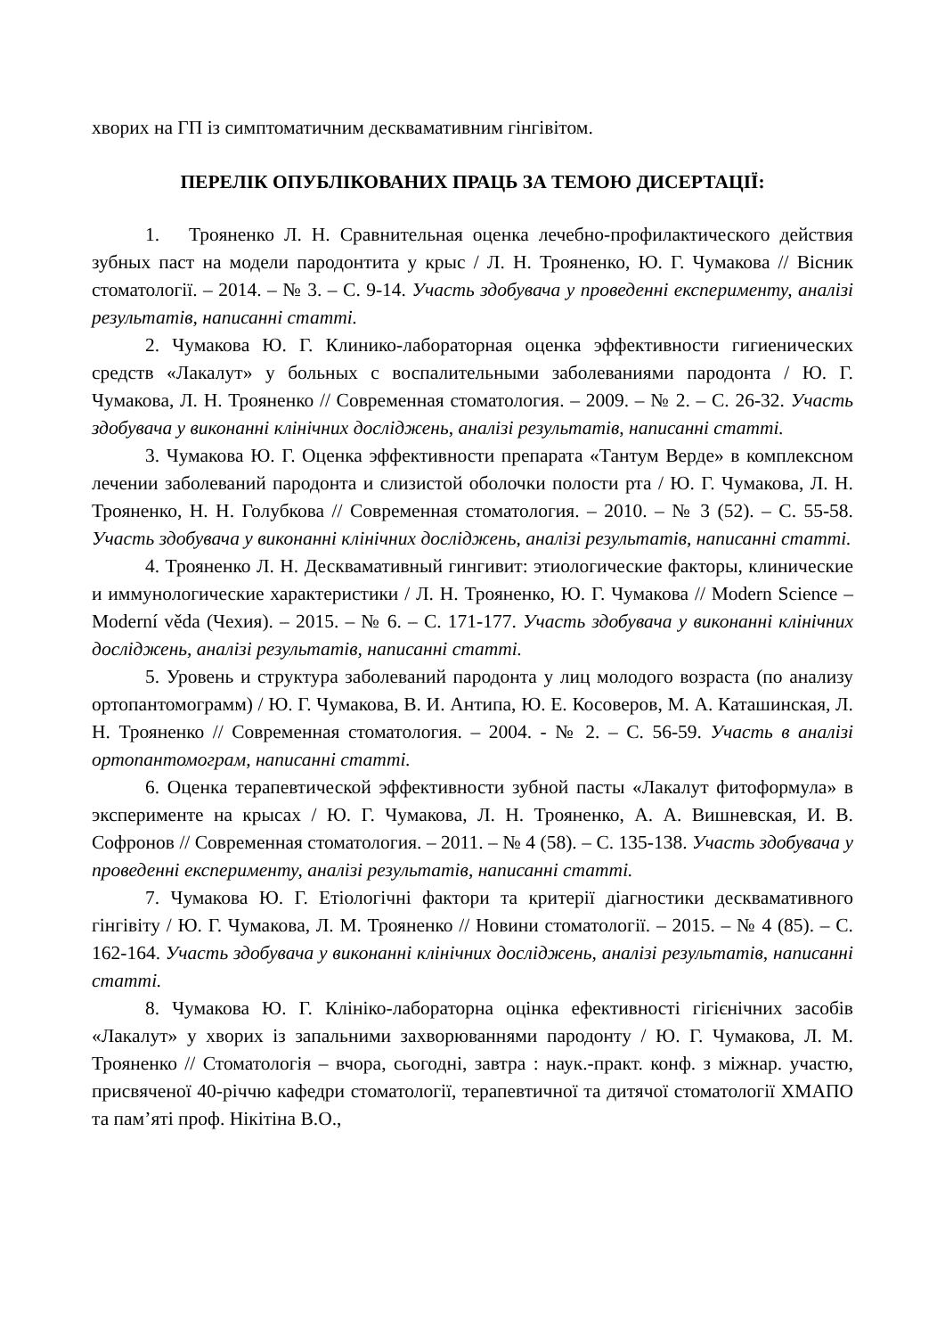хворих на ГП із симптоматичним десквамативним гінгівітом.
ПЕРЕЛІК ОПУБЛІКОВАНИХ ПРАЦЬ ЗА ТЕМОЮ ДИСЕРТАЦІЇ:
1. Трояненко Л. Н. Сравнительная оценка лечебно-профилактического действия зубных паст на модели пародонтита у крыс / Л. Н. Трояненко, Ю. Г. Чумакова // Вісник стоматології. – 2014. – № 3. – С. 9-14. Участь здобувача у проведенні експерименту, аналізі результатів, написанні статті.
2. Чумакова Ю. Г. Клинико-лабораторная оценка эффективности гигиенических средств «Лакалут» у больных с воспалительными заболеваниями пародонта / Ю. Г. Чумакова, Л. Н. Трояненко // Современная стоматология. – 2009. – № 2. – С. 26-32. Участь здобувача у виконанні клінічних досліджень, аналізі результатів, написанні статті.
3. Чумакова Ю. Г. Оценка эффективности препарата «Тантум Верде» в комплексном лечении заболеваний пародонта и слизистой оболочки полости рта / Ю. Г. Чумакова, Л. Н. Трояненко, Н. Н. Голубкова // Современная стоматология. – 2010. – № 3 (52). – С. 55-58. Участь здобувача у виконанні клінічних досліджень, аналізі результатів, написанні статті.
4. Трояненко Л. Н. Десквамативный гингивит: этиологические факторы, клинические и иммунологические характеристики / Л. Н. Трояненко, Ю. Г. Чумакова // Modern Science – Moderní věda (Чехия). – 2015. – № 6. – С. 171-177. Участь здобувача у виконанні клінічних досліджень, аналізі результатів, написанні статті.
5. Уровень и структура заболеваний пародонта у лиц молодого возраста (по анализу ортопантомограмм) / Ю. Г. Чумакова, В. И. Антипа, Ю. Е. Косоверов, М. А. Каташинская, Л. Н. Трояненко // Современная стоматология. – 2004. - № 2. – С. 56-59. Участь в аналізі ортопантомограм, написанні статті.
6. Оценка терапевтической эффективности зубной пасты «Лакалут фитоформула» в эксперименте на крысах / Ю. Г. Чумакова, Л. Н. Трояненко, А. А. Вишневская, И. В. Софронов // Современная стоматология. – 2011. – № 4 (58). – С. 135-138. Участь здобувача у проведенні експерименту, аналізі результатів, написанні статті.
7. Чумакова Ю. Г. Етіологічні фактори та критерії діагностики десквамативного гінгівіту / Ю. Г. Чумакова, Л. М. Трояненко // Новини стоматології. – 2015. – № 4 (85). – С. 162-164. Участь здобувача у виконанні клінічних досліджень, аналізі результатів, написанні статті.
8. Чумакова Ю. Г. Клініко-лабораторна оцінка ефективності гігієнічних засобів «Лакалут» у хворих із запальними захворюваннями пародонту / Ю. Г. Чумакова, Л. М. Трояненко // Стоматологія – вчора, сьогодні, завтра : наук.-практ. конф. з міжнар. участю, присвяченої 40-річчю кафедри стоматології, терапевтичної та дитячої стоматології ХМАПО та пам’яті проф. Нікітіна В.О.,